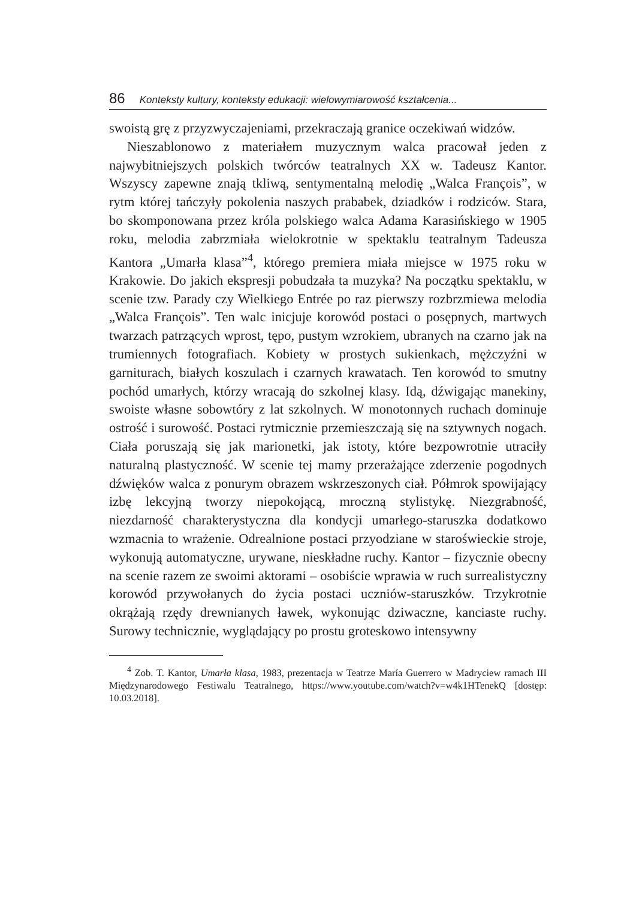86 Konteksty kultury, konteksty edukacji: wielowymiarowość kształcenia...
swoistą grę z przyzwyczajeniami, przekraczają granice oczekiwań widzów.
Nieszablonowo z materiałem muzycznym walca pracował jeden z najwybitniejszych polskich twórców teatralnych XX w. Tadeusz Kantor. Wszyscy zapewne znają tkliwą, sentymentalną melodię „Walca François”, w rytm której tańczyły pokolenia naszych prababek, dziadków i rodziców. Stara, bo skomponowana przez króla polskiego walca Adama Karasińskiego w 1905 roku, melodia zabrzmiała wielokrotnie w spektaklu teatralnym Tadeusza Kantora „Umarła klasa”<sup>4</sup>, którego premiera miała miejsce w 1975 roku w Krakowie. Do jakich ekspresji pobudzała ta muzyka? Na początku spektaklu, w scenie tzw. Parady czy Wielkiego Entrée po raz pierwszy rozbrzmiewa melodia „Walca François”. Ten walc inicjuje korowód postaci o posępnych, martwych twarzach patrzących wprost, tępo, pustym wzrokiem, ubranych na czarno jak na trumiennych fotografiach. Kobiety w prostych sukienkach, mężczyźni w garniturach, białych koszulach i czarnych krawatach. Ten korowód to smutny pochód umarłych, którzy wracają do szkolnej klasy. Idą, dźwigając manekiny, swoiste własne sobowtóry z lat szkolnych. W monotonnych ruchach dominuje ostrość i surowość. Postaci rytmicznie przemieszczają się na sztywnych nogach. Ciała poruszają się jak marionetki, jak istoty, które bezpowrotnie utraciły naturalną plastyczność. W scenie tej mamy przerażające zderzenie pogodnych dźwięków walca z ponurym obrazem wskrzeszonych ciał. Półmrok spowijający izbę lekcyjną tworzy niepokojącą, mroczną stylistykę. Niezgrabność, niezdarność charakterystyczna dla kondycji umarłego-staruszka dodatkowo wzmacnia to wrażenie. Odrealnione postaci przyodziane w staroświeckie stroje, wykonują automatyczne, urywane, nieskładne ruchy. Kantor – fizycznie obecny na scenie razem ze swoimi aktorami – osobiście wprawia w ruch surrealistyczny korowód przywołanych do życia postaci uczniów-staruszków. Trzykrotnie okrążają rzędy drewnianych ławek, wykonując dziwaczne, kanciaste ruchy. Surowy technicznie, wyglądający po prostu groteskowo intensywny
<sup>4</sup> Zob. T. Kantor, Umarła klasa, 1983, prezentacja w Teatrze María Guerrero w Madryciew ramach III Międzynarodowego Festiwalu Teatralnego, https://www.youtube.com/watch?v=w4k1HTenekQ [dostęp: 10.03.2018].